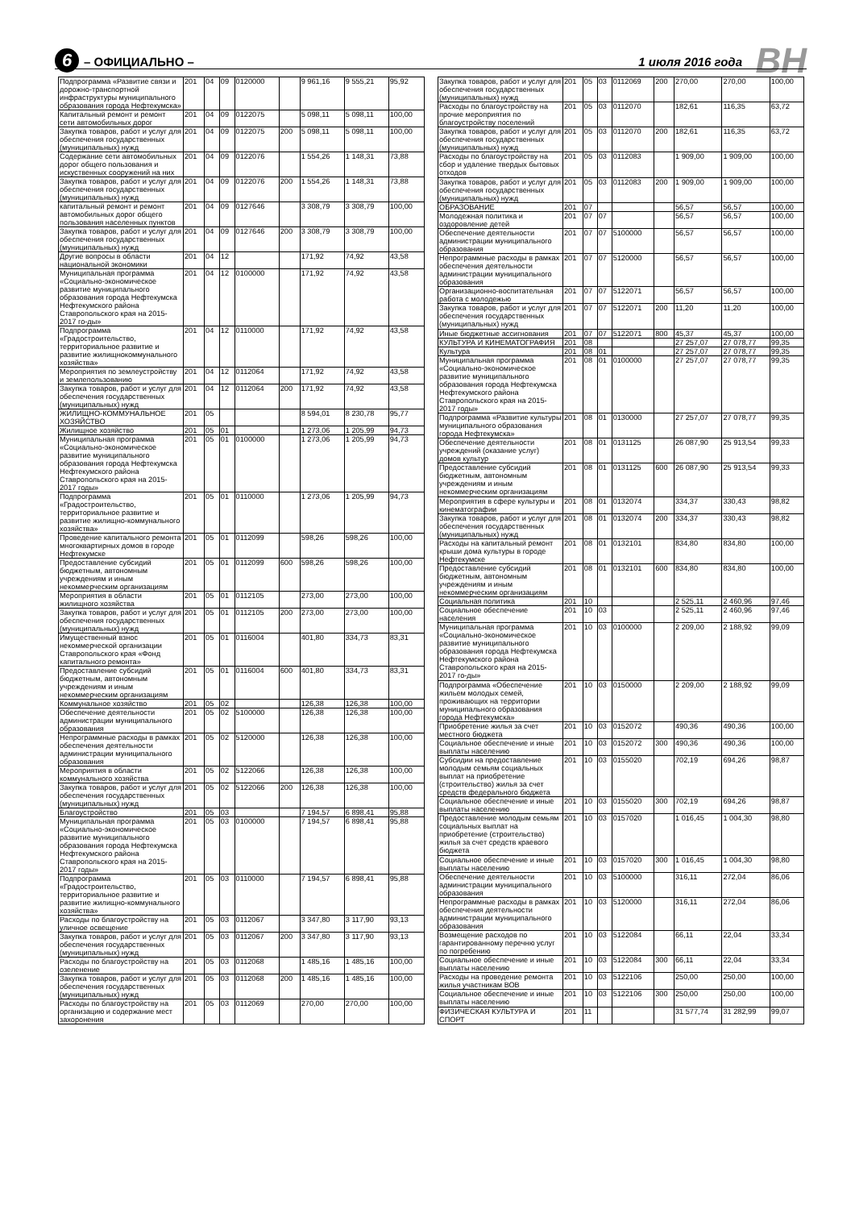6 – ОФИЦИАЛЬНО – 1 июля 2016 года ВН
| Подпрограмма «Развитие связи и дорожно-транспортной инфраструктуры муниципального образования города Нефтекумска» | 201 | 04 | 09 | 0120000 | | 9 961,16 | 9 555,21 | 95,92 |
| Капитальный ремонт и ремонт сети автомобильных дорог | 201 | 04 | 09 | 0122075 | | 5 098,11 | 5 098,11 | 100,00 |
| Закупка товаров, работ и услуг для обеспечения государственных (муниципальных) нужд | 201 | 04 | 09 | 0122075 | 200 | 5 098,11 | 5 098,11 | 100,00 |
| Содержание сети автомобильных дорог общего пользования и искуственных сооружений на них | 201 | 04 | 09 | 0122076 | | 1 554,26 | 1 148,31 | 73,88 |
| Закупка товаров, работ и услуг для обеспечения государственных (муниципальных) нужд | 201 | 04 | 09 | 0122076 | 200 | 1 554,26 | 1 148,31 | 73,88 |
| капитальный ремонт и ремонт автомобильных дорог общего пользования населенных пунктов | 201 | 04 | 09 | 0127646 | | 3 308,79 | 3 308,79 | 100,00 |
| Закупка товаров, работ и услуг для обеспечения государственных (муниципальных) нужд | 201 | 04 | 09 | 0127646 | 200 | 3 308,79 | 3 308,79 | 100,00 |
| Другие вопросы в области национальной экономики | 201 | 04 | 12 | | | 171,92 | 74,92 | 43,58 |
| Муниципальная программа «Социально-экономическое развитие муниципального образования города Нефтекумска Нефтекумского района Ставропольского края на 2015-2017 го-ды» | 201 | 04 | 12 | 0100000 | | 171,92 | 74,92 | 43,58 |
| Подпрограмма «Градостроительство, территориальное развитие и развитие жилищнокоммунального хозяйства» | 201 | 04 | 12 | 0110000 | | 171,92 | 74,92 | 43,58 |
| Мероприятия по землеустройству и землепользованию | 201 | 04 | 12 | 0112064 | | 171,92 | 74,92 | 43,58 |
| Закупка товаров, работ и услуг для обеспечения государственных (муниципальных) нужд | 201 | 04 | 12 | 0112064 | 200 | 171,92 | 74,92 | 43,58 |
| ЖИЛИЩНО-КОММУНАЛЬНОЕ ХОЗЯЙСТВО | 201 | 05 | | | | 8 594,01 | 8 230,78 | 95,77 |
| Жилищное хозяйство | 201 | 05 | 01 | | | 1 273,06 | 1 205,99 | 94,73 |
| Муниципальная программа «Социально-экономическое развитие муниципального образования города Нефтекумска Нефтекумского района Ставропольского края на 2015-2017 годы» | 201 | 05 | 01 | 0100000 | | 1 273,06 | 1 205,99 | 94,73 |
| Подпрограмма «Градостроительство, территориальное развитие и развитие жилищно-коммунального хозяйства» | 201 | 05 | 01 | 0110000 | | 1 273,06 | 1 205,99 | 94,73 |
| Проведение капитального ремонта многоквартирных домов в городе Нефтекумске | 201 | 05 | 01 | 0112099 | | 598,26 | 598,26 | 100,00 |
| Предоставление субсидий бюджетным, автономным учреждениям и иным некоммерческим организациям | 201 | 05 | 01 | 0112099 | 600 | 598,26 | 598,26 | 100,00 |
| Мероприятия в области жилищного хозяйства | 201 | 05 | 01 | 0112105 | | 273,00 | 273,00 | 100,00 |
| Закупка товаров, работ и услуг для обеспечения государственных (муниципальных) нужд | 201 | 05 | 01 | 0112105 | 200 | 273,00 | 273,00 | 100,00 |
| Имущественный взнос некоммерческой организации Ставропольского края «Фонд капитального ремонта» | 201 | 05 | 01 | 0116004 | | 401,80 | 334,73 | 83,31 |
| Предоставление субсидий бюджетным, автономным учреждениям и иным некоммерческим организациям | 201 | 05 | 01 | 0116004 | 600 | 401,80 | 334,73 | 83,31 |
| Коммунальное хозяйство | 201 | 05 | 02 | | | 126,38 | 126,38 | 100,00 |
| Обеспечение деятельности администрации муниципального образования | 201 | 05 | 02 | 5100000 | | 126,38 | 126,38 | 100,00 |
| Непрограммные расходы в рамках обеспечения деятельности администрации муниципального образования | 201 | 05 | 02 | 5120000 | | 126,38 | 126,38 | 100,00 |
| Мероприятия в области коммунального хозяйства | 201 | 05 | 02 | 5122066 | | 126,38 | 126,38 | 100,00 |
| Закупка товаров, работ и услуг для обеспечения государственных (муниципальных) нужд | 201 | 05 | 02 | 5122066 | 200 | 126,38 | 126,38 | 100,00 |
| Благоустройство | 201 | 05 | 03 | | | 7 194,57 | 6 898,41 | 95,88 |
| Муниципальная программа «Социально-экономическое развитие муниципального образования города Нефтекумска Нефтекумского района Ставропольского края на 2015-2017 годы» | 201 | 05 | 03 | 0100000 | | 7 194,57 | 6 898,41 | 95,88 |
| Подпрограмма «Градостроительство, территориальное развитие и развитие жилищно-коммунального хозяйства» | 201 | 05 | 03 | 0110000 | | 7 194,57 | 6 898,41 | 95,88 |
| Расходы по благоустройству на уличное освещение | 201 | 05 | 03 | 0112067 | | 3 347,80 | 3 117,90 | 93,13 |
| Закупка товаров, работ и услуг для обеспечения государственных (муниципальных) нужд | 201 | 05 | 03 | 0112067 | 200 | 3 347,80 | 3 117,90 | 93,13 |
| Расходы по благоустройству на озеленение | 201 | 05 | 03 | 0112068 | | 1 485,16 | 1 485,16 | 100,00 |
| Закупка товаров, работ и услуг для обеспечения государственных (муниципальных) нужд | 201 | 05 | 03 | 0112068 | 200 | 1 485,16 | 1 485,16 | 100,00 |
| Расходы по благоустройству на организацию и содержание мест захоронения | 201 | 05 | 03 | 0112069 | | 270,00 | 270,00 | 100,00 |
| Закупка товаров, работ и услуг для обеспечения государственных (муниципальных) нужд | 201 | 05 | 03 | 0112069 | 200 | 270,00 | 270,00 | 100,00 |
| Расходы по благоустройству на прочие мероприятия по благоустройству поселений | 201 | 05 | 03 | 0112070 | | 182,61 | 116,35 | 63,72 |
| Закупка товаров, работ и услуг для обеспечения государственных (муниципальных) нужд | 201 | 05 | 03 | 0112070 | 200 | 182,61 | 116,35 | 63,72 |
| Расходы по благоустройству на сбор и удаление твердых бытовых отходов | 201 | 05 | 03 | 0112083 | | 1 909,00 | 1 909,00 | 100,00 |
| Закупка товаров, работ и услуг для обеспечения государственных (муниципальных) нужд | 201 | 05 | 03 | 0112083 | 200 | 1 909,00 | 1 909,00 | 100,00 |
| ОБРАЗОВАНИЕ | 201 | 07 | | | | 56,57 | 56,57 | 100,00 |
| Молодежная политика и оздоровление детей | 201 | 07 | 07 | | | 56,57 | 56,57 | 100,00 |
| Обеспечение деятельности администрации муниципального образования | 201 | 07 | 07 | 5100000 | | 56,57 | 56,57 | 100,00 |
| Непрограммные расходы в рамках обеспечения деятельности администрации муниципального образования | 201 | 07 | 07 | 5120000 | | 56,57 | 56,57 | 100,00 |
| Организационно-воспитательная работа с молодежью | 201 | 07 | 07 | 5122071 | | 56,57 | 56,57 | 100,00 |
| Закупка товаров, работ и услуг для обеспечения государственных (муниципальных) нужд | 201 | 07 | 07 | 5122071 | 200 | 11,20 | 11,20 | 100,00 |
| Иные бюджетные ассигнования | 201 | 07 | 07 | 5122071 | 800 | 45,37 | 45,37 | 100,00 |
| КУЛЬТУРА И КИНЕМАТОГРАФИЯ | 201 | 08 | | | | 27 257,07 | 27 078,77 | 99,35 |
| Культура | 201 | 08 | 01 | | | 27 257,07 | 27 078,77 | 99,35 |
| Муниципальная программа «Социально-экономическое развитие муниципального образования города Нефтекумска Нефтекумского района Ставропольского края на 2015-2017 годы» | 201 | 08 | 01 | 0100000 | | 27 257,07 | 27 078,77 | 99,35 |
| Подпрограмма «Развитие культуры муниципального образования города Нефтекумска» | 201 | 08 | 01 | 0130000 | | 27 257,07 | 27 078,77 | 99,35 |
| Обеспечение деятельности учреждений (оказание услуг) домов культур | 201 | 08 | 01 | 0131125 | | 26 087,90 | 25 913,54 | 99,33 |
| Предоставление субсидий бюджетным, автономным учреждениям и иным некоммерческим организациям | 201 | 08 | 01 | 0131125 | 600 | 26 087,90 | 25 913,54 | 99,33 |
| Мероприятия в сфере культуры и кинематографии | 201 | 08 | 01 | 0132074 | | 334,37 | 330,43 | 98,82 |
| Закупка товаров, работ и услуг для обеспечения государственных (муниципальных) нужд | 201 | 08 | 01 | 0132074 | 200 | 334,37 | 330,43 | 98,82 |
| Расходы на капитальный ремонт крыши дома культуры в городе Нефтекумске | 201 | 08 | 01 | 0132101 | | 834,80 | 834,80 | 100,00 |
| Предоставление субсидий бюджетным, автономным учреждениям и иным некоммерческим организациям | 201 | 08 | 01 | 0132101 | 600 | 834,80 | 834,80 | 100,00 |
| Социальная политика | 201 | 10 | | | | 2 525,11 | 2 460,96 | 97,46 |
| Социальное обеспечение населения | 201 | 10 | 03 | | | 2 525,11 | 2 460,96 | 97,46 |
| Муниципальная программа «Социально-экономическое развитие муниципального образования города Нефтекумска Нефтекумского района Ставропольского края на 2015-2017 го-ды» | 201 | 10 | 03 | 0100000 | | 2 209,00 | 2 188,92 | 99,09 |
| Подпрограмма «Обеспечение жильем молодых семей, проживающих на территории муниципального образования города Нефтекумска» | 201 | 10 | 03 | 0150000 | | 2 209,00 | 2 188,92 | 99,09 |
| Приобретение жилья за счет местного бюджета | 201 | 10 | 03 | 0152072 | | 490,36 | 490,36 | 100,00 |
| Социальное обеспечение и иные выплаты населению | 201 | 10 | 03 | 0152072 | 300 | 490,36 | 490,36 | 100,00 |
| Субсидии на предоставление молодым семьям социальных выплат на приобретение (строительство) жилья за счет средств федерального бюджета | 201 | 10 | 03 | 0155020 | | 702,19 | 694,26 | 98,87 |
| Социальное обеспечение и иные выплаты населению | 201 | 10 | 03 | 0155020 | 300 | 702,19 | 694,26 | 98,87 |
| Предоставление молодым семьям социальных выплат на приобретение (строительство) жилья за счет средств краевого бюджета | 201 | 10 | 03 | 0157020 | | 1 016,45 | 1 004,30 | 98,80 |
| Социальное обеспечение и иные выплаты населению | 201 | 10 | 03 | 0157020 | 300 | 1 016,45 | 1 004,30 | 98,80 |
| Обеспечение деятельности администрации муниципального образования | 201 | 10 | 03 | 5100000 | | 316,11 | 272,04 | 86,06 |
| Непрограммные расходы в рамках обеспечения деятельности администрации муниципального образования | 201 | 10 | 03 | 5120000 | | 316,11 | 272,04 | 86,06 |
| Возмещение расходов по гарантированному перечню услуг по погребению | 201 | 10 | 03 | 5122084 | | 66,11 | 22,04 | 33,34 |
| Социальное обеспечение и иные выплаты населению | 201 | 10 | 03 | 5122084 | 300 | 66,11 | 22,04 | 33,34 |
| Расходы на проведение ремонта жилья участникам ВОВ | 201 | 10 | 03 | 5122106 | | 250,00 | 250,00 | 100,00 |
| Социальное обеспечение и иные выплаты населению | 201 | 10 | 03 | 5122106 | 300 | 250,00 | 250,00 | 100,00 |
| ФИЗИЧЕСКАЯ КУЛЬТУРА И СПОРТ | 201 | 11 | | | | 31 577,74 | 31 282,99 | 99,07 |